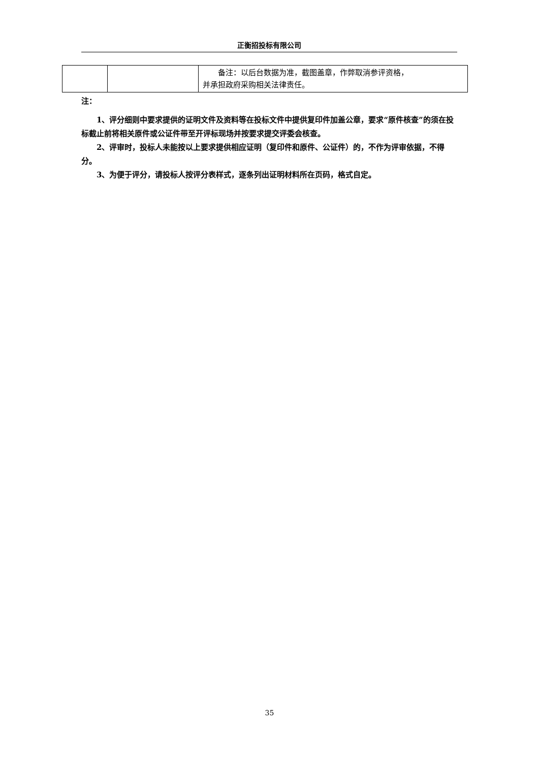正衡招投标有限公司
| | | 备注：以后台数据为准，截图盖章，作弊取消参评资格， 并承担政府采购相关法律责任。 |
注：
1、评分细则中要求提供的证明文件及资料等在投标文件中提供复印件加盖公章，要求“原件核查”的须在投标截止前将相关原件或公证件带至开评标现场并按要求提交评委会核查。
2、评审时，投标人未能按以上要求提供相应证明（复印件和原件、公证件）的，不作为评审依据，不得分。
3、为便于评分，请投标人按评分表样式，逐条列出证明材料所在页码，格式自定。
35